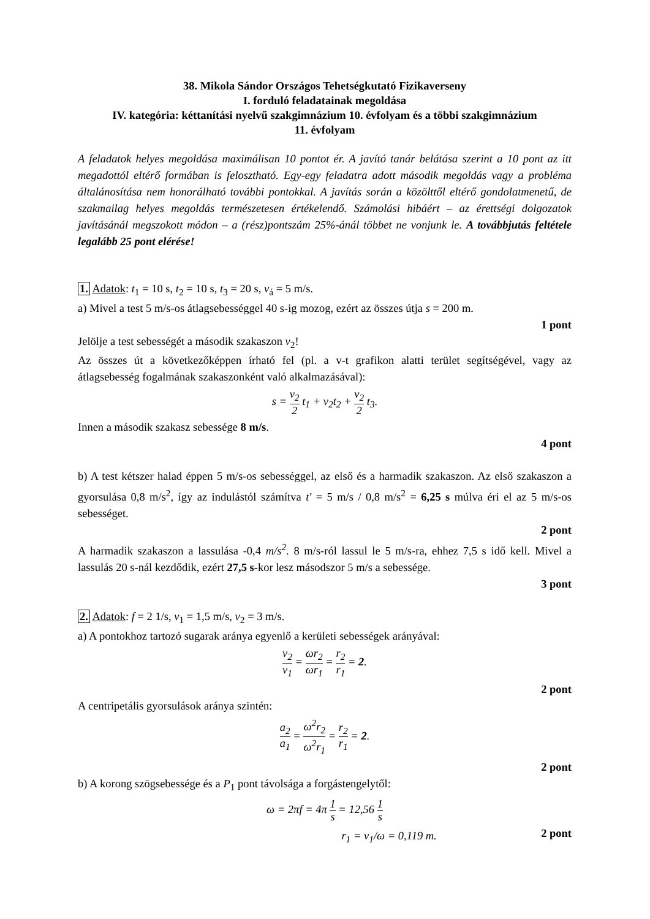38. Mikola Sándor Országos Tehetségkutató Fizikaverseny
I. forduló feladatainak megoldása
IV. kategória: kéttanítási nyelvű szakgimnázium 10. évfolyam és a többi szakgimnázium
11. évfolyam
A feladatok helyes megoldása maximálisan 10 pontot ér. A javító tanár belátása szerint a 10 pont az itt megadottól eltérő formában is felosztható. Egy-egy feladatra adott második megoldás vagy a probléma általánosítása nem honorálható további pontokkal. A javítás során a közölttől eltérő gondolatmenetű, de szakmailag helyes megoldás természetesen értékelendő. Számolási hibáért – az érettségi dolgozatok javításánál megszokott módon – a (rész)pontszám 25%-ánál többet ne vonjunk le. A továbbjutás feltétele legalább 25 pont elérése!
1. Adatok: t<sub>1</sub> = 10 s, t<sub>2</sub> = 10 s, t<sub>3</sub> = 20 s, v<sub>á</sub> = 5 m/s.
a) Mivel a test 5 m/s-os átlagsebességgel 40 s-ig mozog, ezért az összes útja s = 200 m.
1 pont
Jelölje a test sebességét a második szakaszon v<sub>2</sub>!
Az összes út a következőképpen írható fel (pl. a v-t grafikon alatti terület segítségével, vagy az átlagsebesség fogalmának szakaszonként való alkalmazásával):
s = v<sub>2</sub> 2 t<sub>1</sub> + v<sub>2</sub>t<sub>2</sub> + v<sub>2</sub> 2 t<sub>3</sub>.
Innen a második szakasz sebessége 8 m/s.
4 pont
b) A test kétszer halad éppen 5 m/s-os sebességgel, az első és a harmadik szakaszon. Az első szakaszon a gyorsulása 0,8 m/s<sup>2</sup>, így az indulástól számítva t' = 5 m/s / 0,8 m/s<sup>2</sup> = 6,25 s múlva éri el az 5 m/s-os sebességet.
2 pont
A harmadik szakaszon a lassulása -0,4 m/s<sup>2</sup>. 8 m/s-ról lassul le 5 m/s-ra, ehhez 7,5 s idő kell. Mivel a lassulás 20 s-nál kezdődik, ezért 27,5 s-kor lesz másodszor 5 m/s a sebessége.
3 pont
2. Adatok: f = 2 1/s, v<sub>1</sub> = 1,5 m/s, v<sub>2</sub> = 3 m/s.
a) A pontokhoz tartozó sugarak aránya egyenlő a kerületi sebességek arányával:
v<sub>2</sub> v<sub>1</sub> = ωr<sub>2</sub> ωr<sub>1</sub> = r<sub>2</sub> r<sub>1</sub> = 2.
2 pont
A centripetális gyorsulások aránya szintén:
a<sub>2</sub> a<sub>1</sub> = ω<sup>2</sup>r<sub>2</sub> ω<sup>2</sup>r<sub>1</sub> = r<sub>2</sub> r<sub>1</sub> = 2.
2 pont
b) A korong szögsebessége és a P<sub>1</sub> pont távolsága a forgástengelytől:
ω = 2πf = 4π 1 s = 12,56 1 s
r<sub>1</sub> = v<sub>1</sub>/ω = 0,119 m. 2 pont